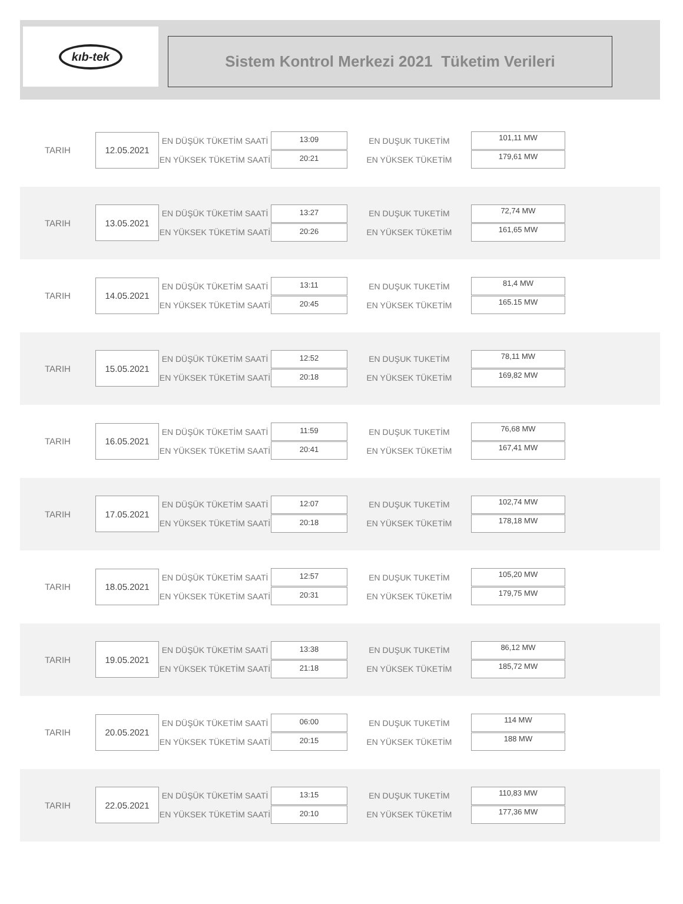kıb-tek
Sistem Kontrol Merkezi 2021 Tüketim Verileri
TARIH
12.05.2021
EN DÜŞÜK TÜKETİM SAATİ
EN YÜKSEK TÜKETİM SAATİ
13:09
20:21
EN DUŞUK TUKETİM
EN YÜKSEK TÜKETİM
101,11 MW
179,61 MW
TARIH
13.05.2021
EN DÜŞÜK TÜKETİM SAATİ
EN YÜKSEK TÜKETİM SAATİ
13:27
20:26
EN DUŞUK TUKETİM
EN YÜKSEK TÜKETİM
72,74 MW
161,65 MW
TARIH
14.05.2021
EN DÜŞÜK TÜKETİM SAATİ
EN YÜKSEK TÜKETİM SAATİ
13:11
20:45
EN DUŞUK TUKETİM
EN YÜKSEK TÜKETİM
81,4 MW
165.15 MW
TARIH
15.05.2021
EN DÜŞÜK TÜKETİM SAATİ
EN YÜKSEK TÜKETİM SAATİ
12:52
20:18
EN DUŞUK TUKETİM
EN YÜKSEK TÜKETİM
78,11 MW
169,82 MW
TARIH
16.05.2021
EN DÜŞÜK TÜKETİM SAATİ
EN YÜKSEK TÜKETİM SAATİ
11:59
20:41
EN DUŞUK TUKETİM
EN YÜKSEK TÜKETİM
76,68 MW
167,41 MW
TARIH
17.05.2021
EN DÜŞÜK TÜKETİM SAATİ
EN YÜKSEK TÜKETİM SAATİ
12:07
20:18
EN DUŞUK TUKETİM
EN YÜKSEK TÜKETİM
102,74 MW
178,18 MW
TARIH
18.05.2021
EN DÜŞÜK TÜKETİM SAATİ
EN YÜKSEK TÜKETİM SAATİ
12:57
20:31
EN DUŞUK TUKETİM
EN YÜKSEK TÜKETİM
105,20 MW
179,75 MW
TARIH
19.05.2021
EN DÜŞÜK TÜKETİM SAATİ
EN YÜKSEK TÜKETİM SAATİ
13:38
21:18
EN DUŞUK TUKETİM
EN YÜKSEK TÜKETİM
86,12 MW
185,72 MW
TARIH
20.05.2021
EN DÜŞÜK TÜKETİM SAATİ
EN YÜKSEK TÜKETİM SAATİ
06:00
20:15
EN DUŞUK TUKETİM
EN YÜKSEK TÜKETİM
114 MW
188 MW
TARIH
22.05.2021
EN DÜŞÜK TÜKETİM SAATİ
EN YÜKSEK TÜKETİM SAATİ
13:15
20:10
EN DUŞUK TUKETİM
EN YÜKSEK TÜKETİM
110,83 MW
177,36 MW